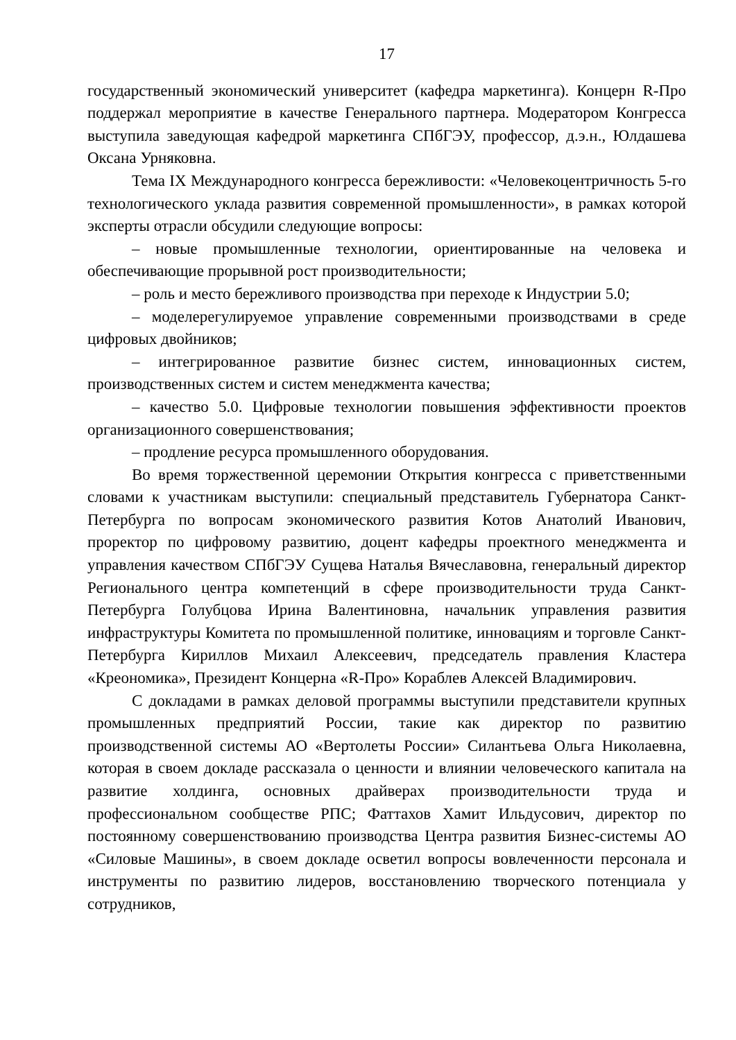17
государственный экономический университет (кафедра маркетинга). Концерн R-Про поддержал мероприятие в качестве Генерального партнера. Модератором Конгресса выступила заведующая кафедрой маркетинга СПбГЭУ, профессор, д.э.н., Юлдашева Оксана Урняковна.
Тема IX Международного конгресса бережливости: «Человекоцентричность 5-го технологического уклада развития современной промышленности», в рамках которой эксперты отрасли обсудили следующие вопросы:
– новые промышленные технологии, ориентированные на человека и обеспечивающие прорывной рост производительности;
– роль и место бережливого производства при переходе к Индустрии 5.0;
– моделерегулируемое управление современными производствами в среде цифровых двойников;
– интегрированное развитие бизнес систем, инновационных систем, производственных систем и систем менеджмента качества;
– качество 5.0. Цифровые технологии повышения эффективности проектов организационного совершенствования;
– продление ресурса промышленного оборудования.
Во время торжественной церемонии Открытия конгресса с приветственными словами к участникам выступили: специальный представитель Губернатора Санкт-Петербурга по вопросам экономического развития Котов Анатолий Иванович, проректор по цифровому развитию, доцент кафедры проектного менеджмента и управления качеством СПбГЭУ Сущева Наталья Вячеславовна, генеральный директор Регионального центра компетенций в сфере производительности труда Санкт-Петербурга Голубцова Ирина Валентиновна, начальник управления развития инфраструктуры Комитета по промышленной политике, инновациям и торговле Санкт-Петербурга Кириллов Михаил Алексеевич, председатель правления Кластера «Креономика», Президент Концерна «R-Про» Кораблев Алексей Владимирович.
С докладами в рамках деловой программы выступили представители крупных промышленных предприятий России, такие как директор по развитию производственной системы АО «Вертолеты России» Силантьева Ольга Николаевна, которая в своем докладе рассказала о ценности и влиянии человеческого капитала на развитие холдинга, основных драйверах производительности труда и профессиональном сообществе РПС; Фаттахов Хамит Ильдусович, директор по постоянному совершенствованию производства Центра развития Бизнес-системы АО «Силовые Машины», в своем докладе осветил вопросы вовлеченности персонала и инструменты по развитию лидеров, восстановлению творческого потенциала у сотрудников,